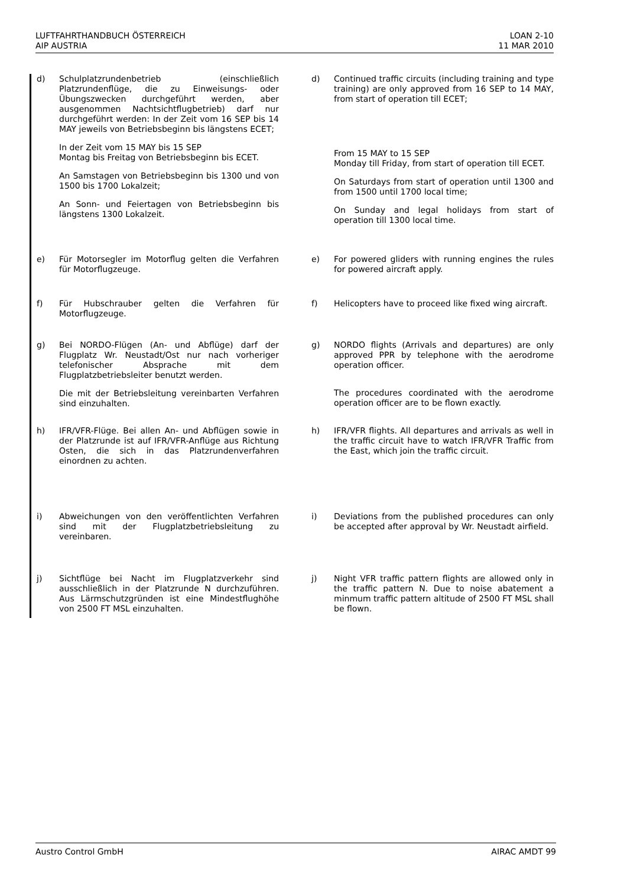LUFTFAHRTHANDBUCH ÖSTERREICH
AIP AUSTRIA
LOAN 2-10
11 MAR 2010
d) Schulplatzrundenbetrieb (einschließlich Platzrundenflüge, die zu Einweisungs- oder Übungszwecken durchgeführt werden, aber ausgenommen Nachtsichtflugbetrieb) darf nur durchgeführt werden: In der Zeit vom 16 SEP bis 14 MAY jeweils von Betriebsbeginn bis längstens ECET;
In der Zeit vom 15 MAY bis 15 SEP
Montag bis Freitag von Betriebsbeginn bis ECET.
An Samstagen von Betriebsbeginn bis 1300 und von 1500 bis 1700 Lokalzeit;
An Sonn- und Feiertagen von Betriebsbeginn bis längstens 1300 Lokalzeit.
d) Continued traffic circuits (including training and type training) are only approved from 16 SEP to 14 MAY, from start of operation till ECET;
From 15 MAY to 15 SEP
Monday till Friday, from start of operation till ECET.
On Saturdays from start of operation until 1300 and from 1500 until 1700 local time;
On Sunday and legal holidays from start of operation till 1300 local time.
e) Für Motorsegler im Motorflug gelten die Verfahren für Motorflugzeuge.
e) For powered gliders with running engines the rules for powered aircraft apply.
f) Für Hubschrauber gelten die Verfahren für Motorflugzeuge.
f) Helicopters have to proceed like fixed wing aircraft.
g) Bei NORDO-Flügen (An- und Abflüge) darf der Flugplatz Wr. Neustadt/Ost nur nach vorheriger telefonischer Absprache mit dem Flugplatzbetriebsleiter benutzt werden.
Die mit der Betriebsleitung vereinbarten Verfahren sind einzuhalten.
g) NORDO flights (Arrivals and departures) are only approved PPR by telephone with the aerodrome operation officer.
The procedures coordinated with the aerodrome operation officer are to be flown exactly.
h) IFR/VFR-Flüge. Bei allen An- und Abflügen sowie in der Platzrunde ist auf IFR/VFR-Anflüge aus Richtung Osten, die sich in das Platzrundenverfahren einordnen zu achten.
h) IFR/VFR flights. All departures and arrivals as well in the traffic circuit have to watch IFR/VFR Traffic from the East, which join the traffic circuit.
i) Abweichungen von den veröffentlichten Verfahren sind mit der Flugplatzbetriebsleitung zu vereinbaren.
i) Deviations from the published procedures can only be accepted after approval by Wr. Neustadt airfield.
j) Sichtflüge bei Nacht im Flugplatzverkehr sind ausschließlich in der Platzrunde N durchzuführen. Aus Lärmschutzgründen ist eine Mindestflughöhe von 2500 FT MSL einzuhalten.
j) Night VFR traffic pattern flights are allowed only in the traffic pattern N. Due to noise abatement a minmum traffic pattern altitude of 2500 FT MSL shall be flown.
Austro Control GmbH AIRAC AMDT 99